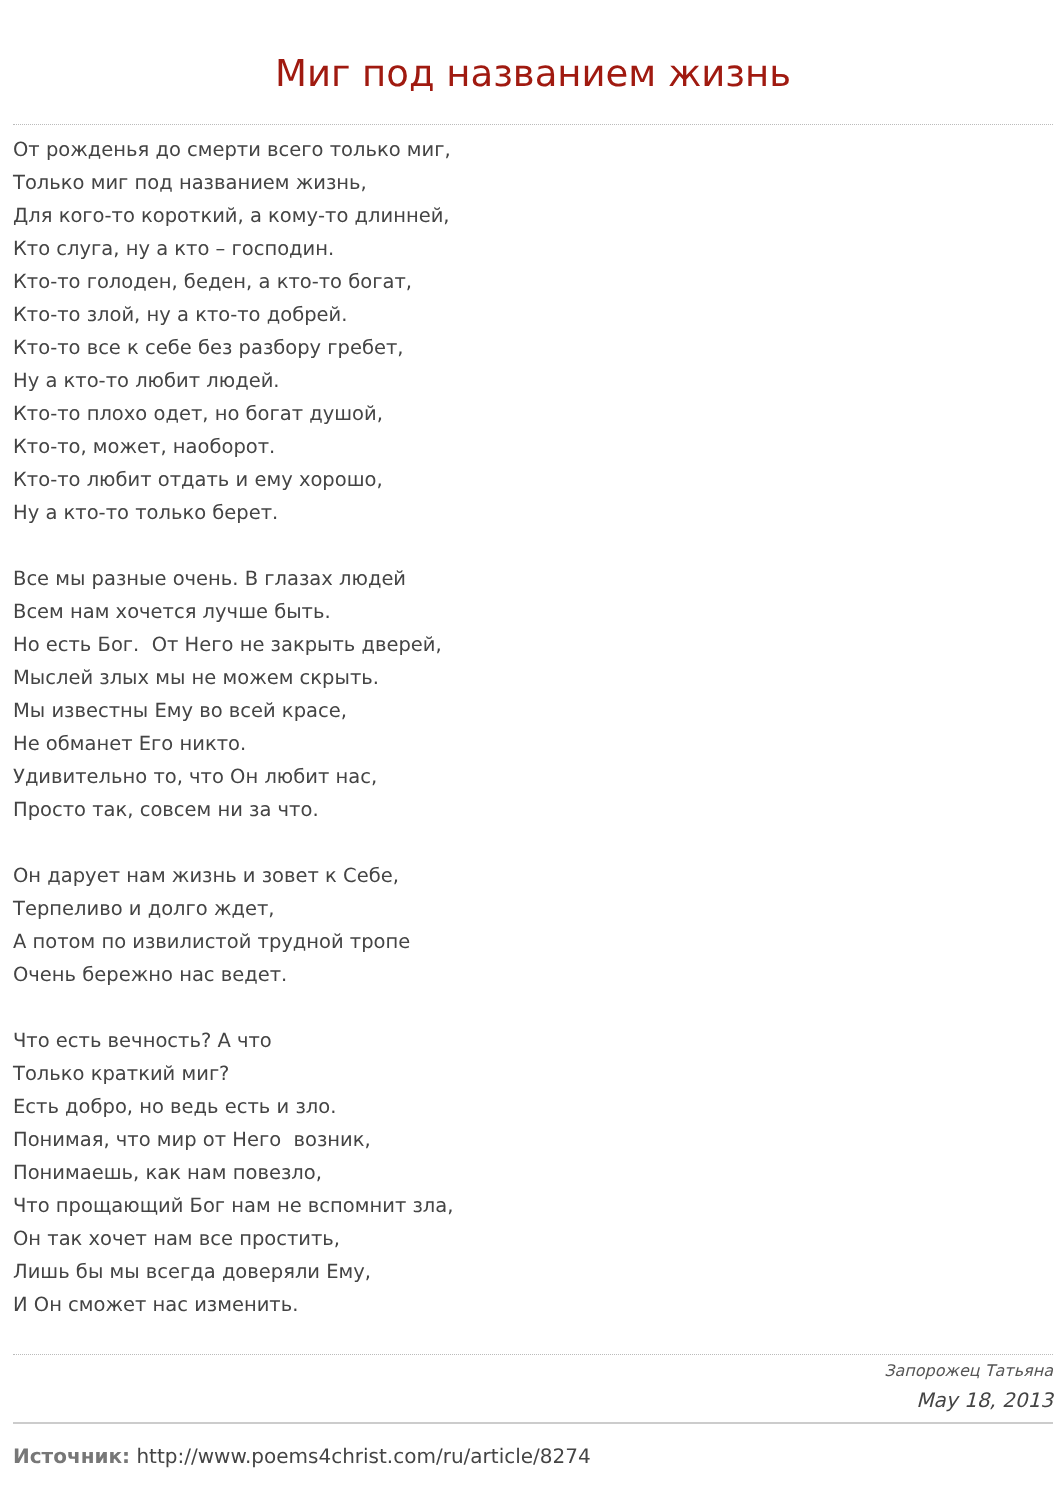Миг под названием жизнь
От рожденья до смерти всего только миг,
Только миг под названием жизнь,
Для кого-то короткий, а кому-то длинней,
Кто слуга, ну а кто – господин.
Кто-то голоден, беден, а кто-то богат,
Кто-то злой, ну а кто-то добрей.
Кто-то все к себе без разбору гребет,
Ну а кто-то любит людей.
Кто-то плохо одет, но богат душой,
Кто-то, может, наоборот.
Кто-то любит отдать и ему хорошо,
Ну а кто-то только берет.
Все мы разные очень. В глазах людей
Всем нам хочется лучше быть.
Но есть Бог. От Него не закрыть дверей,
Мыслей злых мы не можем скрыть.
Мы известны Ему во всей красе,
Не обманет Его никто.
Удивительно то, что Он любит нас,
Просто так, совсем ни за что.
Он дарует нам жизнь и зовет к Себе,
Терпеливо и долго ждет,
А потом по извилистой трудной тропе
Очень бережно нас ведет.
Что есть вечность? А что
Только краткий миг?
Есть добро, но ведь есть и зло.
Понимая, что мир от Него возник,
Понимаешь, как нам повезло,
Что прощающий Бог нам не вспомнит зла,
Он так хочет нам все простить,
Лишь бы мы всегда доверяли Ему,
И Он сможет нас изменить.
Запорожец Татьяна
May 18, 2013
Источник: http://www.poems4christ.com/ru/article/8274